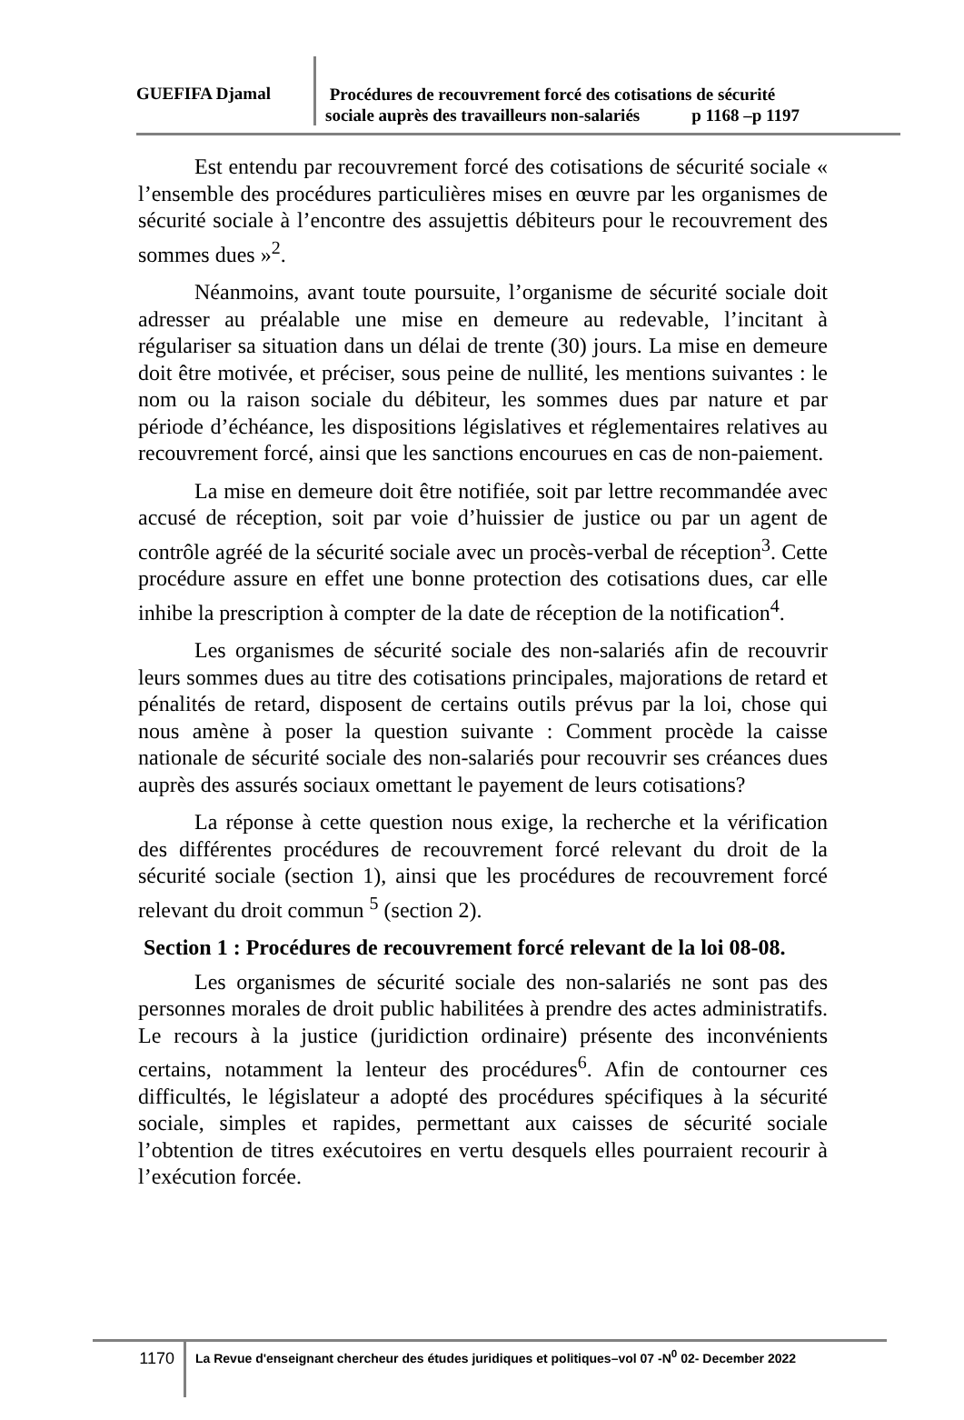GUEFIFA Djamal
Procédures de recouvrement forcé des cotisations de sécurité
sociale auprès des travailleurs non-salariés p 1168 –p 1197
Est entendu par recouvrement forcé des cotisations de sécurité sociale « l’ensemble des procédures particulières mises en œuvre par les organismes de sécurité sociale à l’encontre des assujettis débiteurs pour le recouvrement des sommes dues »<sup>2</sup>.
Néanmoins, avant toute poursuite, l’organisme de sécurité sociale doit adresser au préalable une mise en demeure au redevable, l’incitant à régulariser sa situation dans un délai de trente (30) jours. La mise en demeure doit être motivée, et préciser, sous peine de nullité, les mentions suivantes : le nom ou la raison sociale du débiteur, les sommes dues par nature et par période d’échéance, les dispositions législatives et réglementaires relatives au recouvrement forcé, ainsi que les sanctions encourues en cas de non-paiement.
La mise en demeure doit être notifiée, soit par lettre recommandée avec accusé de réception, soit par voie d’huissier de justice ou par un agent de contrôle agréé de la sécurité sociale avec un procès-verbal de réception<sup>3</sup>. Cette procédure assure en effet une bonne protection des cotisations dues, car elle inhibe la prescription à compter de la date de réception de la notification<sup>4</sup>.
Les organismes de sécurité sociale des non-salariés afin de recouvrir leurs sommes dues au titre des cotisations principales, majorations de retard et pénalités de retard, disposent de certains outils prévus par la loi, chose qui nous amène à poser la question suivante : Comment procède la caisse nationale de sécurité sociale des non-salariés pour recouvrir ses créances dues auprès des assurés sociaux omettant le payement de leurs cotisations?
La réponse à cette question nous exige, la recherche et la vérification des différentes procédures de recouvrement forcé relevant du droit de la sécurité sociale (section 1), ainsi que les procédures de recouvrement forcé relevant du droit commun <sup>5</sup> (section 2).
Section 1 : Procédures de recouvrement forcé relevant de la loi 08-08.
Les organismes de sécurité sociale des non-salariés ne sont pas des personnes morales de droit public habilitées à prendre des actes administratifs. Le recours à la justice (juridiction ordinaire) présente des inconvénients certains, notamment la lenteur des procédures<sup>6</sup>. Afin de contourner ces difficultés, le législateur a adopté des procédures spécifiques à la sécurité sociale, simples et rapides, permettant aux caisses de sécurité sociale l’obtention de titres exécutoires en vertu desquels elles pourraient recourir à l’exécution forcée.
1170
La Revue d'enseignant chercheur des études juridiques et politiques–vol 07 -N<sup>0</sup> 02- December 2022